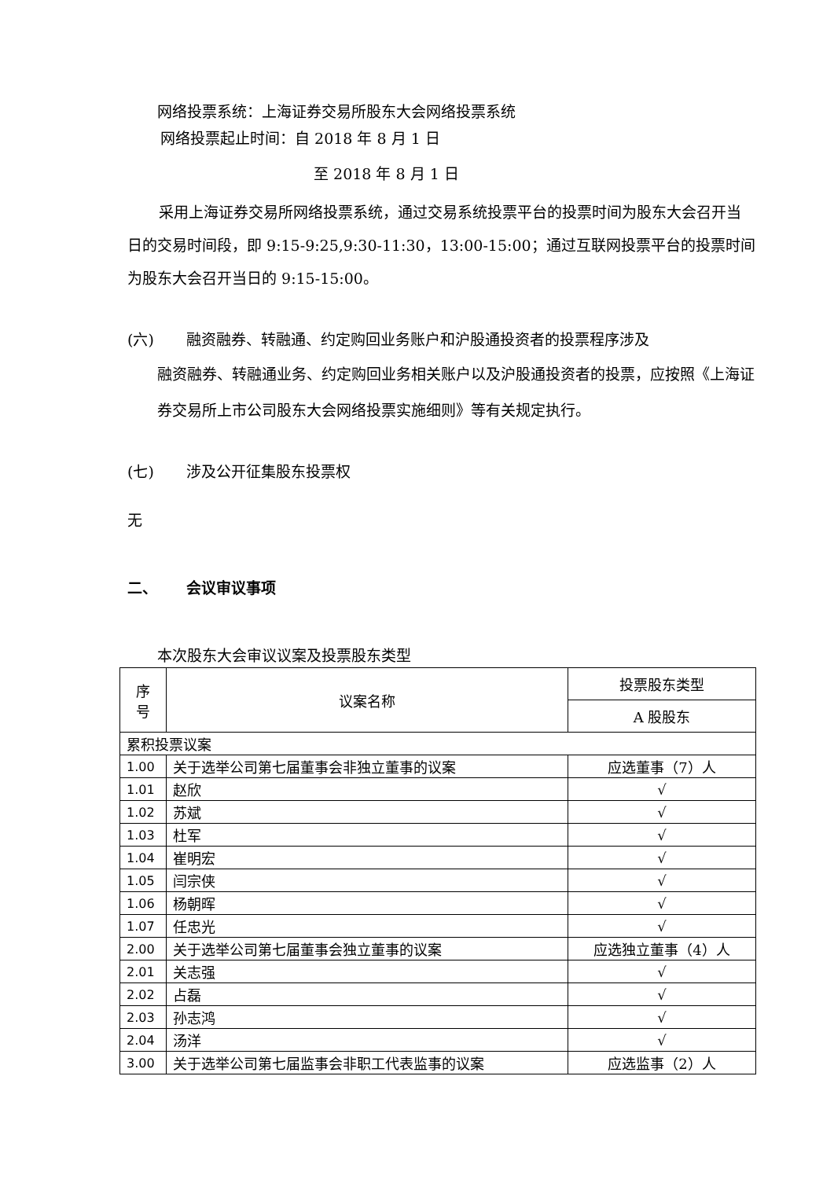网络投票系统：上海证券交易所股东大会网络投票系统
网络投票起止时间：自 2018 年 8 月 1 日
至 2018 年 8 月 1 日
采用上海证券交易所网络投票系统，通过交易系统投票平台的投票时间为股东大会召开当日的交易时间段，即 9:15-9:25,9:30-11:30，13:00-15:00；通过互联网投票平台的投票时间为股东大会召开当日的 9:15-15:00。
(六) 融资融券、转融通、约定购回业务账户和沪股通投资者的投票程序涉及
融资融券、转融通业务、约定购回业务相关账户以及沪股通投资者的投票，应按照《上海证券交易所上市公司股东大会网络投票实施细则》等有关规定执行。
(七) 涉及公开征集股东投票权
无
二、 会议审议事项
本次股东大会审议议案及投票股东类型
| 序 号 | 议案名称 | 投票股东类型 |
| --- | --- | --- |
| | | A 股股东 |
| 累积投票议案 | | |
| 1.00 | 关于选举公司第七届董事会非独立董事的议案 | 应选董事（7）人 |
| 1.01 | 赵欣 | √ |
| 1.02 | 苏斌 | √ |
| 1.03 | 杜军 | √ |
| 1.04 | 崔明宏 | √ |
| 1.05 | 闫宗侠 | √ |
| 1.06 | 杨朝晖 | √ |
| 1.07 | 任忠光 | √ |
| 2.00 | 关于选举公司第七届董事会独立董事的议案 | 应选独立董事（4）人 |
| 2.01 | 关志强 | √ |
| 2.02 | 占磊 | √ |
| 2.03 | 孙志鸿 | √ |
| 2.04 | 汤洋 | √ |
| 3.00 | 关于选举公司第七届监事会非职工代表监事的议案 | 应选监事（2）人 |